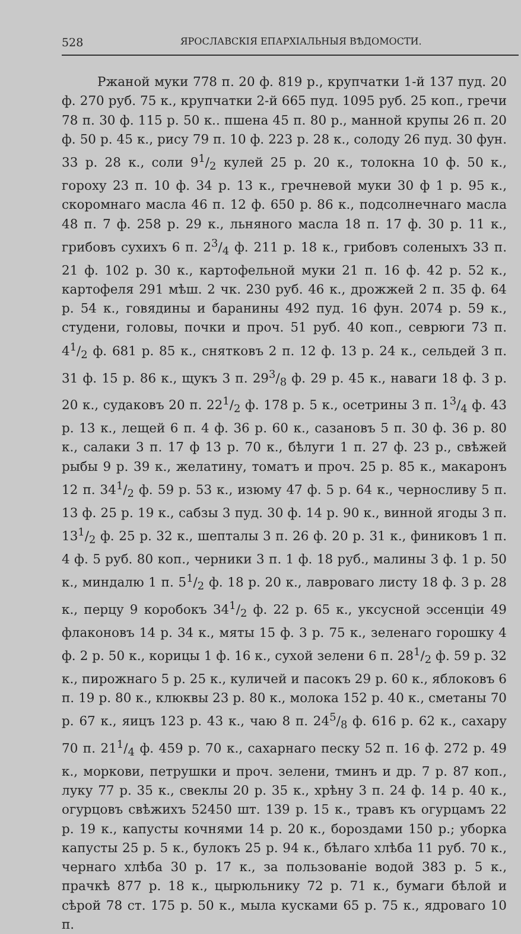528 ЯРОСЛАВСКІЯ ЕПАРХІАЛЬНЫЯ ВѢДОМОСТИ.
Ржаной муки 778 п. 20 ф. 819 р., крупчатки 1-й 137 пуд. 20 ф. 270 руб. 75 к., крупчатки 2-й 665 пуд. 1095 руб. 25 коп., гречи 78 п. 30 ф. 115 р. 50 к.. пшена 45 п. 80 р., манной крупы 26 п. 20 ф. 50 р. 45 к., рису 79 п. 10 ф. 223 р. 28 к., солоду 26 пуд. 30 фун. 33 р. 28 к., соли 91/2 кулей 25 р. 20 к., толокна 10 ф. 50 к., гороху 23 п. 10 ф. 34 р. 13 к., гречневой муки 30 ф 1 р. 95 к., скоромнаго масла 46 п. 12 ф. 650 р. 86 к., подсолнечнаго масла 48 п. 7 ф. 258 р. 29 к., льняного масла 18 п. 17 ф. 30 р. 11 к., грибовъ сухихъ 6 п. 23/4 ф. 211 р. 18 к., грибовъ соленыхъ 33 п. 21 ф. 102 р. 30 к., картофельной муки 21 п. 16 ф. 42 р. 52 к., картофеля 291 мѣш. 2 чк. 230 руб. 46 к., дрожжей 2 п. 35 ф. 64 р. 54 к., говядины и баранины 492 пуд. 16 фун. 2074 р. 59 к., студени, головы, почки и проч. 51 руб. 40 коп., севрюги 73 п. 41/2 ф. 681 р. 85 к., снятковъ 2 п. 12 ф. 13 р. 24 к., сельдей 3 п. 31 ф. 15 р. 86 к., щукъ 3 п. 293/8 ф. 29 р. 45 к., наваги 18 ф. 3 р. 20 к., судаковъ 20 п. 221/2 ф. 178 р. 5 к., осетрины 3 п. 13/4 ф. 43 р. 13 к., лещей 6 п. 4 ф. 36 р. 60 к., сазановъ 5 п. 30 ф. 36 р. 80 к., салаки 3 п. 17 ф 13 р. 70 к., бѣлуги 1 п. 27 ф. 23 р., свѣжей рыбы 9 р. 39 к., желатину, томатъ и проч. 25 р. 85 к., макаронъ 12 п. 341/2 ф. 59 р. 53 к., изюму 47 ф. 5 р. 64 к., черносливу 5 п. 13 ф. 25 р. 19 к., сабзы 3 пуд. 30 ф. 14 р. 90 к., винной ягоды 3 п. 131/2 ф. 25 р. 32 к., шепталы 3 п. 26 ф. 20 р. 31 к., финиковъ 1 п. 4 ф. 5 руб. 80 коп., черники 3 п. 1 ф. 18 руб., малины 3 ф. 1 р. 50 к., миндалю 1 п. 51/2 ф. 18 р. 20 к., лавроваго листу 18 ф. 3 р. 28 к., перцу 9 коробокъ 341/2 ф. 22 р. 65 к., уксусной эссенціи 49 флаконовъ 14 р. 34 к., мяты 15 ф. 3 р. 75 к., зеленаго горошку 4 ф. 2 р. 50 к., корицы 1 ф. 16 к., сухой зелени 6 п. 281/2 ф. 59 р. 32 к., пирожнаго 5 р. 25 к., куличей и пасокъ 29 р. 60 к., яблоковъ 6 п. 19 р. 80 к., клюквы 23 р. 80 к., молока 152 р. 40 к., сметаны 70 р. 67 к., яицъ 123 р. 43 к., чаю 8 п. 245/8 ф. 616 р. 62 к., сахару 70 п. 211/4 ф. 459 р. 70 к., сахарнаго песку 52 п. 16 ф. 272 р. 49 к., моркови, петрушки и проч. зелени, тминъ и др. 7 р. 87 коп., луку 77 р. 35 к., свеклы 20 р. 35 к., хрѣну 3 п. 24 ф. 14 р. 40 к., огурцовъ свѣжихъ 52450 шт. 139 р. 15 к., травъ къ огурцамъ 22 р. 19 к., капусты кочнями 14 р. 20 к., бороздами 150 р.; уборка капусты 25 р. 5 к., булокъ 25 р. 94 к., бѣлаго хлѣба 11 руб. 70 к., чернаго хлѣба 30 р. 17 к., за пользованіе водой 383 р. 5 к., прачкѣ 877 р. 18 к., цырюльнику 72 р. 71 к., бумаги бѣлой и сѣрой 78 ст. 175 р. 50 к., мыла кусками 65 р. 75 к., ядроваго 10 п.